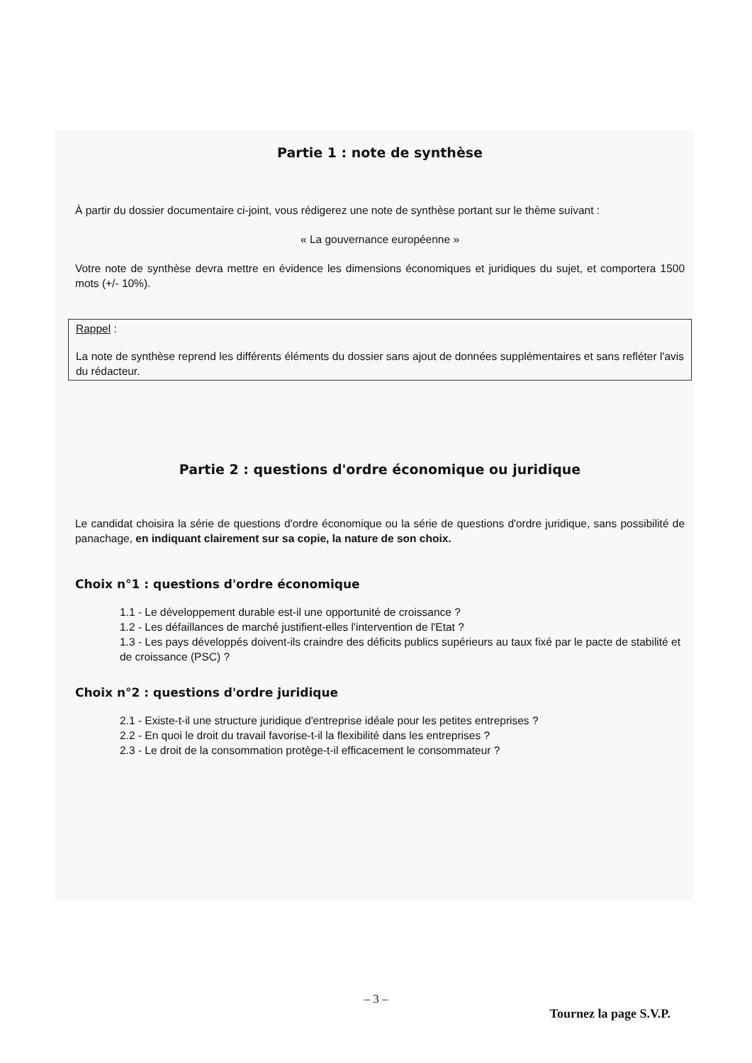Partie 1 : note de synthèse
À partir du dossier documentaire ci-joint, vous rédigerez une note de synthèse portant sur le thème suivant :
« La gouvernance européenne »
Votre note de synthèse devra mettre en évidence les dimensions économiques et juridiques du sujet, et comportera 1500 mots (+/- 10%).
Rappel :
La note de synthèse reprend les différents éléments du dossier sans ajout de données supplémentaires et sans refléter l'avis du rédacteur.
Partie 2 : questions d'ordre économique ou juridique
Le candidat choisira la série de questions d'ordre économique ou la série de questions d'ordre juridique, sans possibilité de panachage, en indiquant clairement sur sa copie, la nature de son choix.
Choix n°1 : questions d'ordre économique
1.1 - Le développement durable est-il une opportunité de croissance ?
1.2 - Les défaillances de marché justifient-elles l'intervention de l'Etat ?
1.3 - Les pays développés doivent-ils craindre des déficits publics supérieurs au taux fixé par le pacte de stabilité et de croissance (PSC) ?
Choix n°2 : questions d'ordre juridique
2.1 - Existe-t-il une structure juridique d'entreprise idéale pour les petites entreprises ?
2.2 - En quoi le droit du travail favorise-t-il la flexibilité dans les entreprises ?
2.3 - Le droit de la consommation protège-t-il efficacement le consommateur ?
– 3 –
Tournez la page S.V.P.